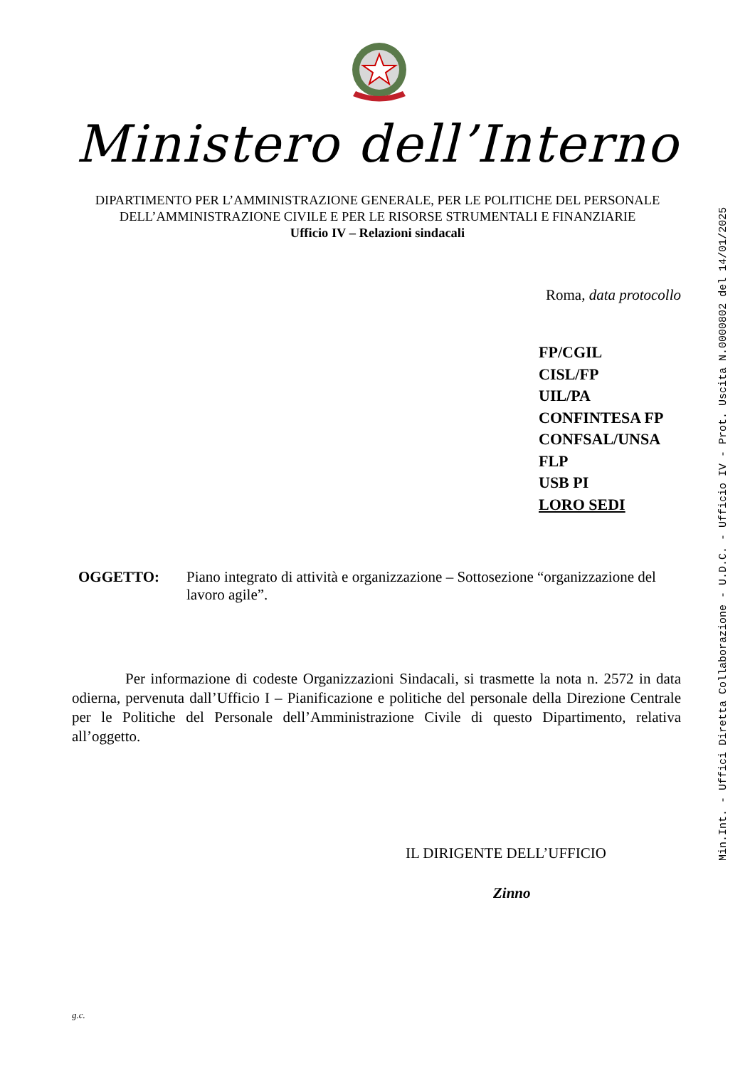Ministero dell’Interno
DIPARTIMENTO PER L’AMMINISTRAZIONE GENERALE, PER LE POLITICHE DEL PERSONALE
DELL’AMMINISTRAZIONE CIVILE E PER LE RISORSE STRUMENTALI E FINANZIARIE
Ufficio IV – Relazioni sindacali
Roma, data protocollo
FP/CGIL
CISL/FP
UIL/PA
CONFINTESA FP
CONFSAL/UNSA
FLP
USB PI
LORO SEDI
OGGETTO: Piano integrato di attività e organizzazione – Sottosezione “organizzazione del lavoro agile”.
Per informazione di codeste Organizzazioni Sindacali, si trasmette la nota n. 2572 in data odierna, pervenuta dall’Ufficio I – Pianificazione e politiche del personale della Direzione Centrale per le Politiche del Personale dell’Amministrazione Civile di questo Dipartimento, relativa all’oggetto.
IL DIRIGENTE DELL’UFFICIO
Zinno
g.c.
Min.Int. - Uffici Diretta Collaborazione - U.D.C. - Ufficio IV - Prot. Uscita N.0000802 del 14/01/2025